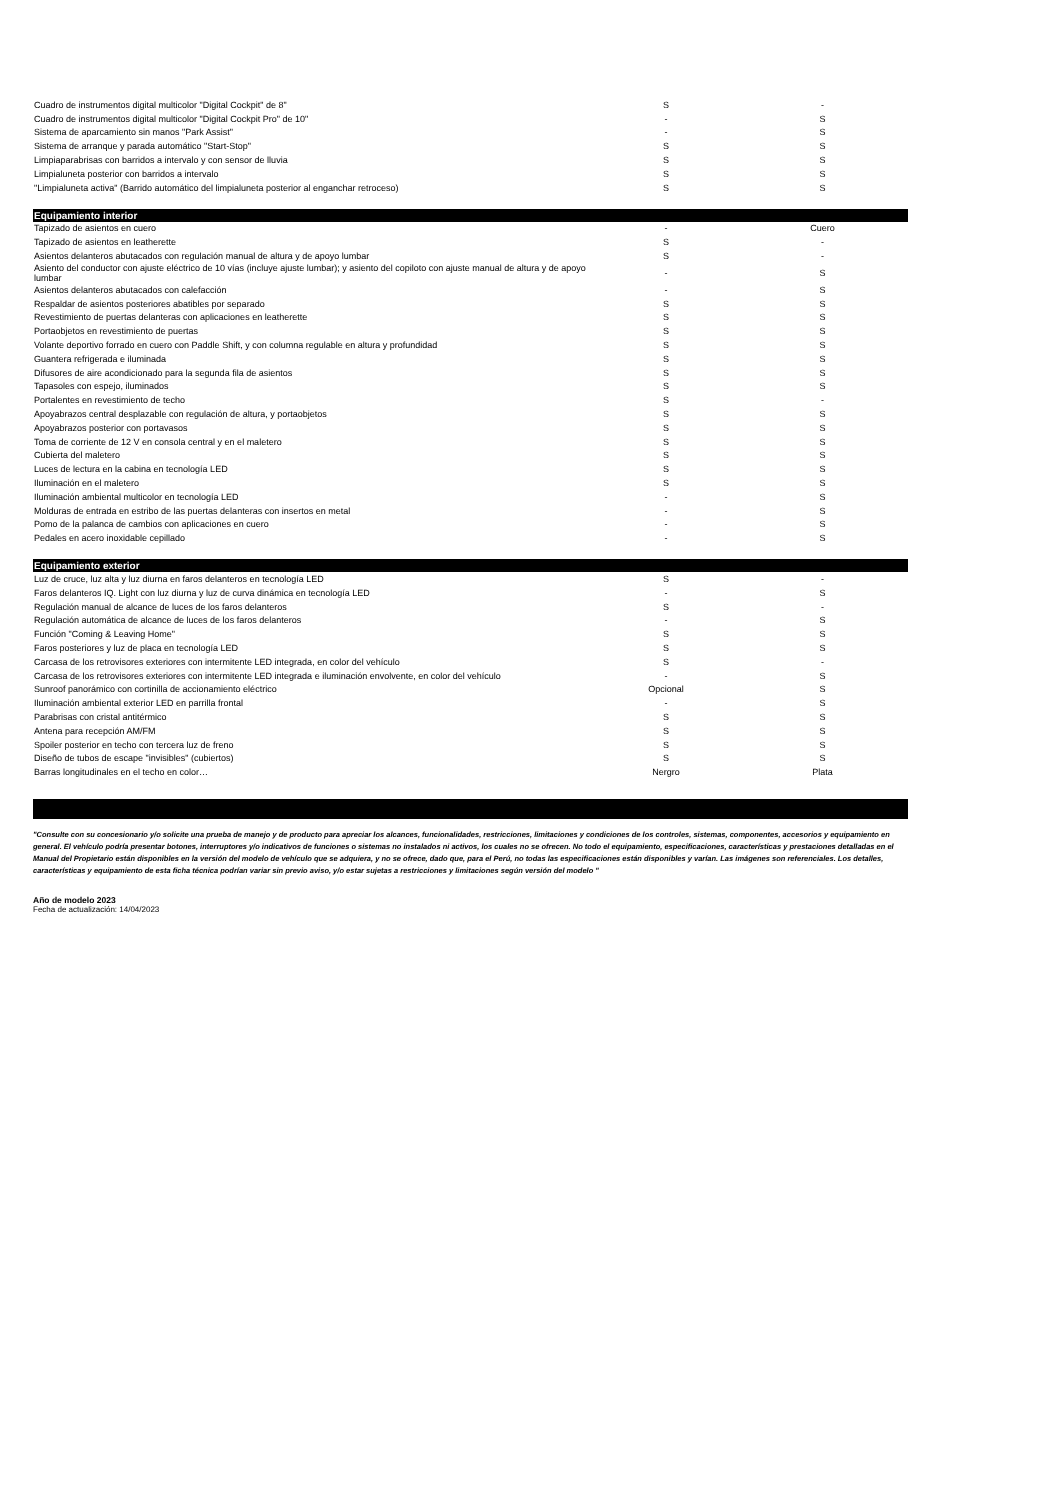| Cuadro de instrumentos digital multicolor "Digital Cockpit" de 8" | S | - |
| Cuadro de instrumentos digital multicolor "Digital Cockpit Pro" de 10" | - | S |
| Sistema de aparcamiento sin manos "Park Assist" | - | S |
| Sistema de arranque y parada automático "Start-Stop" | S | S |
| Limpiaparabrisas con barridos a intervalo y con sensor de lluvia | S | S |
| Limpialuneta posterior con barridos a intervalo | S | S |
| "Limpialuneta activa" (Barrido automático del limpialuneta posterior al enganchar retroceso) | S | S |
| Equipamiento interior | | |
| Tapizado de asientos en cuero | - | Cuero |
| Tapizado de asientos en leatherette | S | - |
| Asientos delanteros abutacados con regulación manual de altura y de apoyo lumbar | S | - |
| Asiento del conductor con ajuste eléctrico de 10 vías (incluye ajuste lumbar); y asiento del copiloto con ajuste manual de altura y de apoyo lumbar | - | S |
| Asientos delanteros abutacados con calefacción | - | S |
| Respaldar de asientos posteriores abatibles por separado | S | S |
| Revestimiento de puertas delanteras con aplicaciones en leatherette | S | S |
| Portaobjetos en revestimiento de puertas | S | S |
| Volante deportivo forrado en cuero con Paddle Shift, y con columna regulable en altura y profundidad | S | S |
| Guantera refrigerada e iluminada | S | S |
| Difusores de aire acondicionado para la segunda fila de asientos | S | S |
| Tapasoles con espejo, iluminados | S | S |
| Portalentes en revestimiento de techo | S | - |
| Apoyabrazos central desplazable con regulación de altura, y portaobjetos | S | S |
| Apoyabrazos posterior con portavasos | S | S |
| Toma de corriente de 12 V en consola central y en el maletero | S | S |
| Cubierta del maletero | S | S |
| Luces de lectura en la cabina en tecnología LED | S | S |
| Iluminación en el maletero | S | S |
| Iluminación ambiental multicolor en tecnología LED | - | S |
| Molduras de entrada en estribo de las puertas delanteras con insertos en metal | - | S |
| Pomo de la palanca de cambios con aplicaciones en cuero | - | S |
| Pedales en acero inoxidable cepillado | - | S |
| Equipamiento exterior | | |
| Luz de cruce, luz alta y luz diurna en faros delanteros en tecnología LED | S | - |
| Faros delanteros IQ. Light con luz diurna y luz de curva dinámica en tecnología LED | - | S |
| Regulación manual de alcance de luces de los faros delanteros | S | - |
| Regulación automática de alcance de luces de los faros delanteros | - | S |
| Función "Coming & Leaving Home" | S | S |
| Faros posteriores y luz de placa en tecnología LED | S | S |
| Carcasa de los retrovisores exteriores con intermitente LED integrada, en color del vehículo | S | - |
| Carcasa de los retrovisores exteriores con intermitente LED integrada e iluminación envolvente, en color del vehículo | - | S |
| Sunroof panorámico con cortinilla de accionamiento eléctrico | Opcional | S |
| Iluminación ambiental exterior LED en parrilla frontal | - | S |
| Parabrisas con cristal antitérmico | S | S |
| Antena para recepción AM/FM | S | S |
| Spoiler posterior en techo con tercera luz de freno | S | S |
| Diseño de tubos de escape "invisibles" (cubiertos) | S | S |
| Barras longitudinales en el techo en color… | Nergro | Plata |
"Consulte con su concesionario y/o solicite una prueba de manejo y de producto para apreciar los alcances, funcionalidades, restricciones, limitaciones y condiciones de los controles, sistemas, componentes, accesorios y equipamiento en general. El vehículo podría presentar botones, interruptores y/o indicativos de funciones o sistemas no instalados ni activos, los cuales no se ofrecen. No todo el equipamiento, especificaciones, características y prestaciones detalladas en el Manual del Propietario están disponibles en la versión del modelo de vehículo que se adquiera, y no se ofrece, dado que, para el Perú, no todas las especificaciones están disponibles y varían. Las imágenes son referenciales. Los detalles, características y equipamiento de esta ficha técnica podrían variar sin previo aviso, y/o estar sujetas a restricciones y limitaciones según versión del modelo "
Año de modelo 2023
Fecha de actualización: 14/04/2023